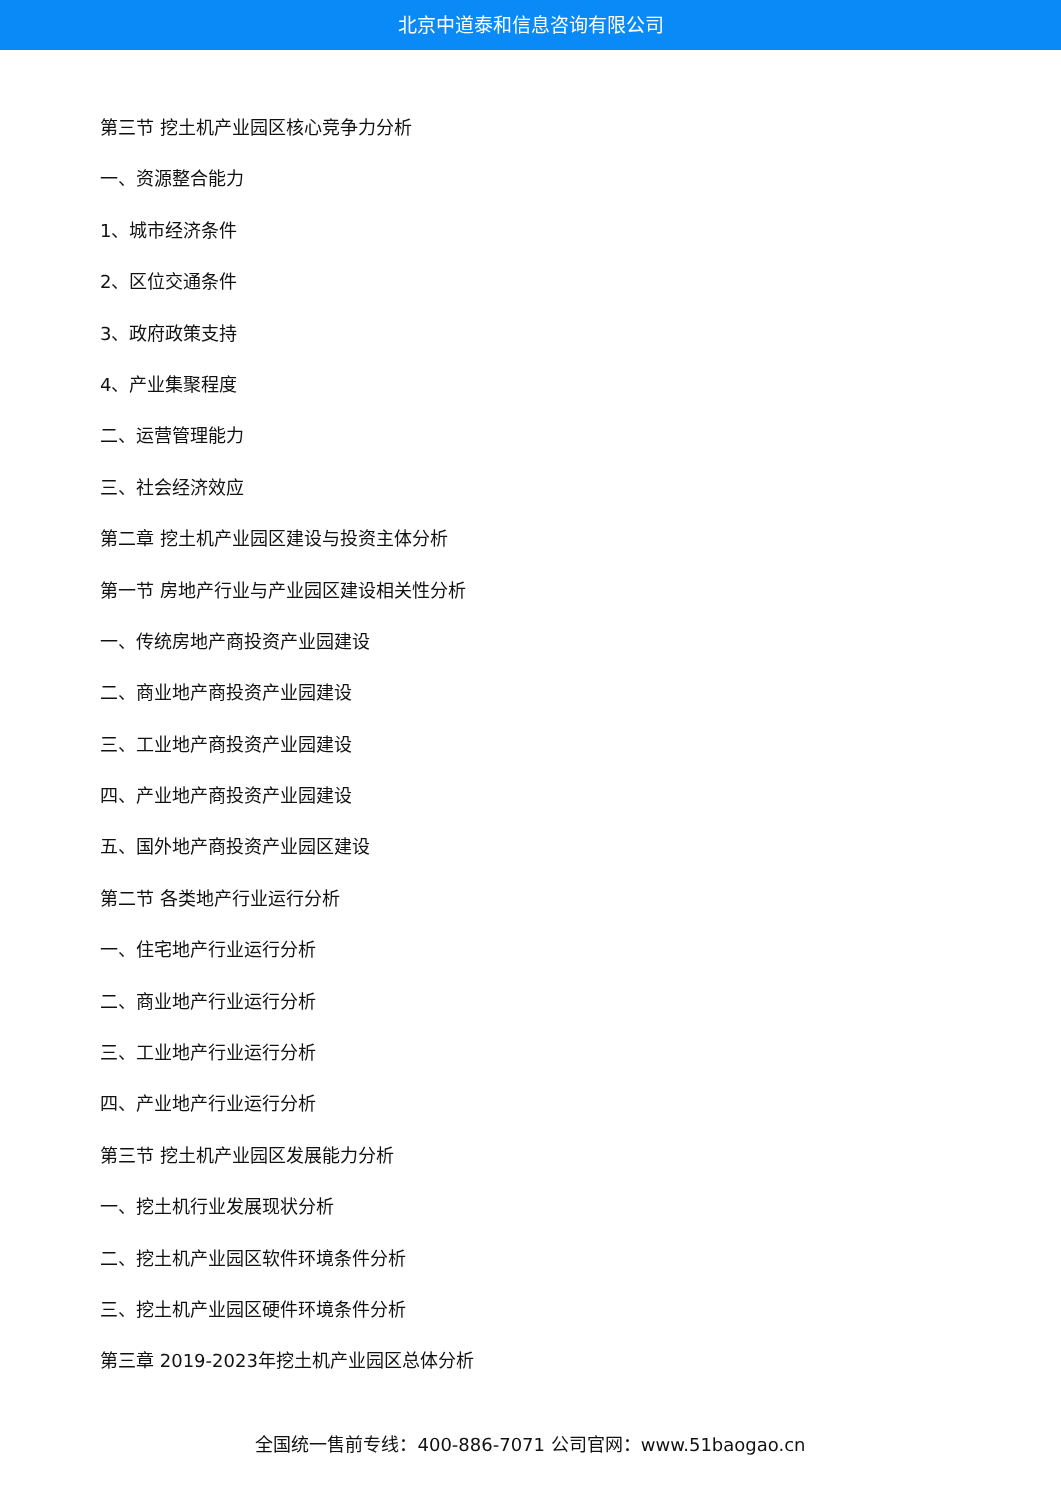北京中道泰和信息咨询有限公司
第三节 挖土机产业园区核心竞争力分析
一、资源整合能力
1、城市经济条件
2、区位交通条件
3、政府政策支持
4、产业集聚程度
二、运营管理能力
三、社会经济效应
第二章 挖土机产业园区建设与投资主体分析
第一节 房地产行业与产业园区建设相关性分析
一、传统房地产商投资产业园建设
二、商业地产商投资产业园建设
三、工业地产商投资产业园建设
四、产业地产商投资产业园建设
五、国外地产商投资产业园区建设
第二节 各类地产行业运行分析
一、住宅地产行业运行分析
二、商业地产行业运行分析
三、工业地产行业运行分析
四、产业地产行业运行分析
第三节 挖土机产业园区发展能力分析
一、挖土机行业发展现状分析
二、挖土机产业园区软件环境条件分析
三、挖土机产业园区硬件环境条件分析
第三章 2019-2023年挖土机产业园区总体分析
全国统一售前专线：400-886-7071 公司官网：www.51baogao.cn